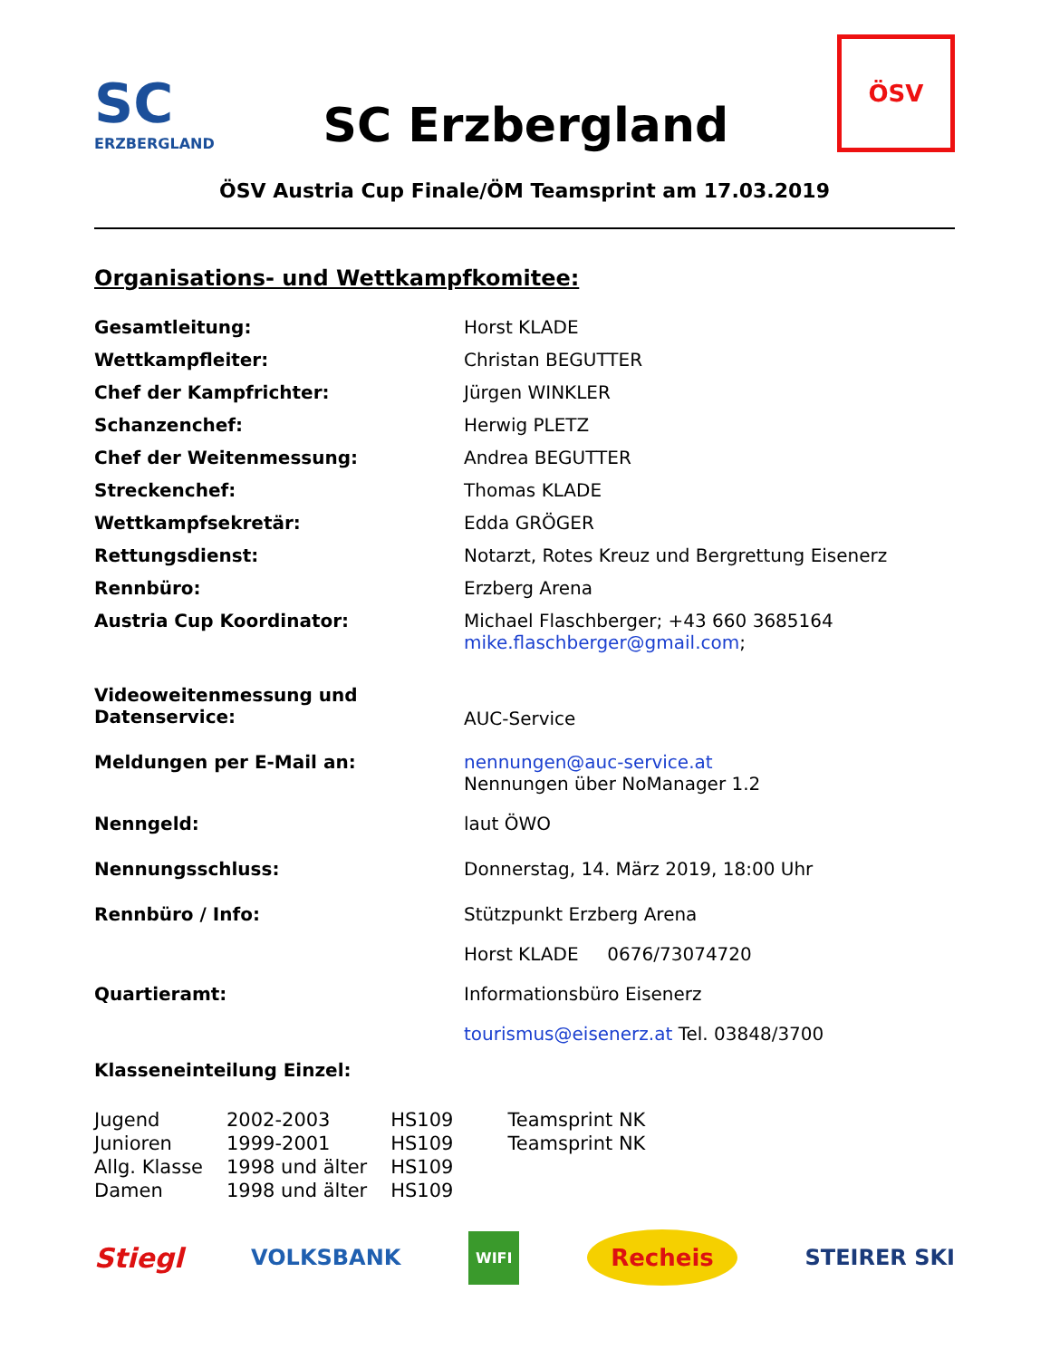SC
ERZBERGLAND
SC Erzbergland
ÖSV
ÖSV Austria Cup Finale/ÖM Teamsprint am 17.03.2019
Organisations- und Wettkampfkomitee:
| Gesamtleitung: | Horst KLADE |
| Wettkampfleiter: | Christan BEGUTTER |
| Chef der Kampfrichter: | Jürgen WINKLER |
| Schanzenchef: | Herwig PLETZ |
| Chef der Weitenmessung: | Andrea BEGUTTER |
| Streckenchef: | Thomas KLADE |
| Wettkampfsekretär: | Edda GRÖGER |
| Rettungsdienst: | Notarzt, Rotes Kreuz und Bergrettung Eisenerz |
| Rennbüro: | Erzberg Arena |
| Austria Cup Koordinator: | Michael Flaschberger; +43 660 3685164 mike.flaschberger@gmail.com ; |
| Videoweitenmessung und Datenservice: | AUC-Service |
| Meldungen per E-Mail an: | nennungen@auc-service.at Nennungen über NoManager 1.2 |
| Nenngeld: | laut ÖWO |
| Nennungsschluss: | Donnerstag, 14. März 2019, 18:00 Uhr |
| Rennbüro / Info: | Stützpunkt Erzberg Arena |
| | Horst KLADE 0676/73074720 |
| Quartieramt: | Informationsbüro Eisenerz |
| | tourismus@eisenerz.at Tel. 03848/3700 |
| Klasseneinteilung Einzel: | |
| Jugend | 2002-2003 | HS109 | Teamsprint NK |
| Junioren | 1999-2001 | HS109 | Teamsprint NK |
| Allg. Klasse | 1998 und älter | HS109 | |
| Damen | 1998 und älter | HS109 | |
Stiegl
VOLKSBANK
WIFI
Recheis
STEIRER SKI